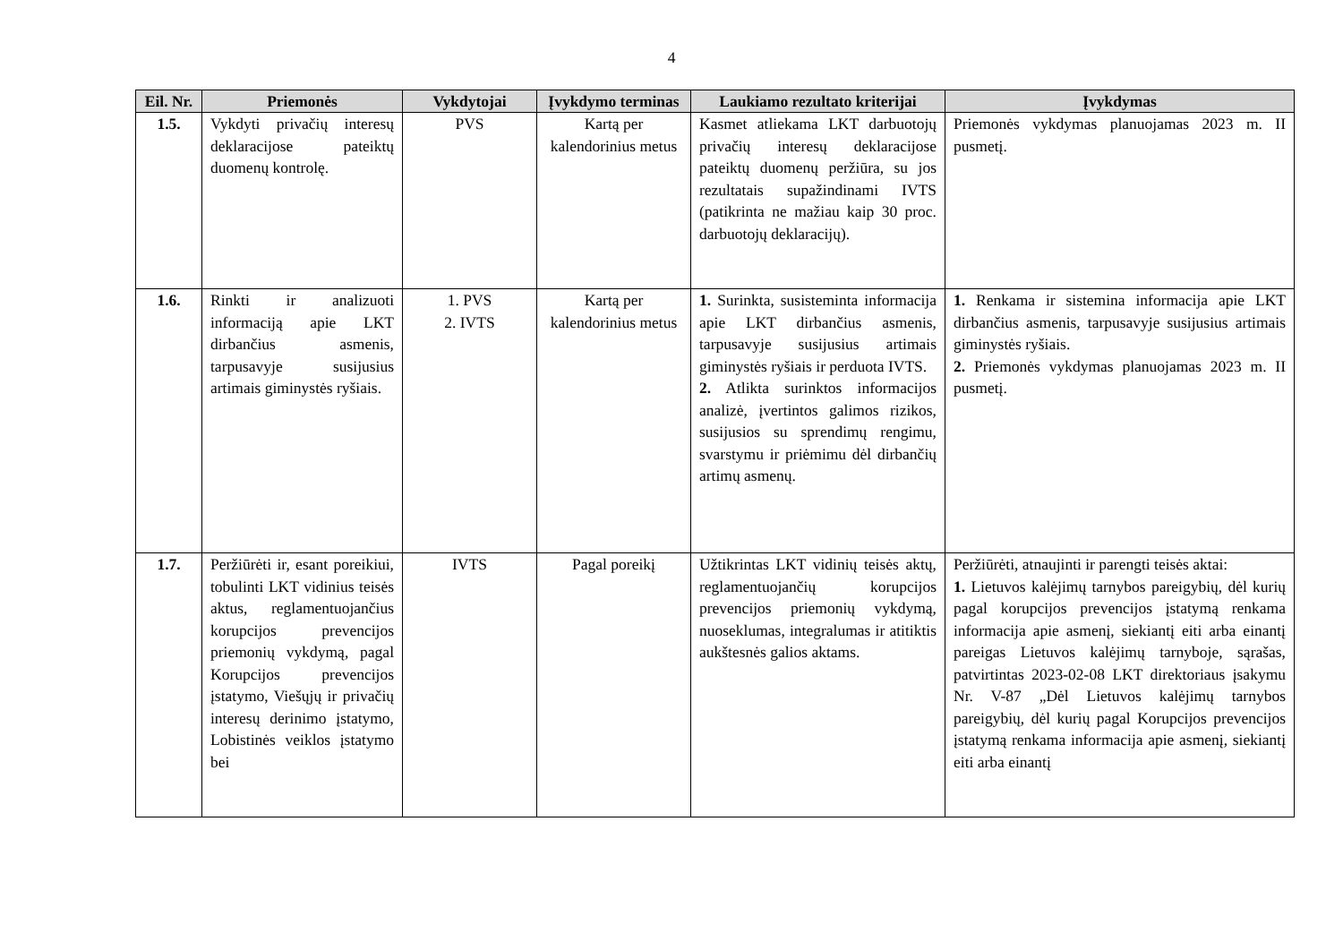4
| Eil. Nr. | Priemonės | Vykdytojai | Įvykdymo terminas | Laukiamo rezultato kriterijai | Įvykdymas |
| --- | --- | --- | --- | --- | --- |
| 1.5. | Vykdyti privačių interesų deklaracijose pateiktų duomenų kontrolę. | PVS | Kartą per kalendorinius metus | Kasmet atliekama LKT darbuotojų privačių interesų deklaracijose pateiktų duomenų peržiūra, su jos rezultatais supažindinami IVTS (patikrinta ne mažiau kaip 30 proc. darbuotojų deklaracijų). | Priemonės vykdymas planuojamas 2023 m. II pusmetį. |
| 1.6. | Rinkti ir analizuoti informaciją apie LKT dirbančius asmenis, tarpusavyje susijusius artimais giminystės ryšiais. | 1. PVS 2. IVTS | Kartą per kalendorinius metus | 1. Surinkta, susisteminta informacija apie LKT dirbančius asmenis, tarpusavyje susijusius artimais giminystės ryšiais ir perduota IVTS. 2. Atlikta surinktos informacijos analizė, įvertintos galimos rizikos, susijusios su sprendimų rengimu, svarstymu ir priėmimu dėl dirbančių artimų asmenų. | 1. Renkama ir sistemina informacija apie LKT dirbančius asmenis, tarpusavyje susijusius artimais giminystės ryšiais. 2. Priemonės vykdymas planuojamas 2023 m. II pusmetį. |
| 1.7. | Peržiūrėti ir, esant poreikiui, tobulinti LKT vidinius teisės aktus, reglamentuojančius korupcijos prevencijos priemonių vykdymą, pagal Korupcijos prevencijos įstatymo, Viešųjų ir privačių interesų derinimo įstatymo, Lobistinės veiklos įstatymo bei | IVTS | Pagal poreikį | Užtikrintas LKT vidinių teisės aktų, reglamentuojančių korupcijos prevencijos priemonių vykdymą, nuoseklumas, integralumas ir atitiktis aukštesnės galios aktams. | Peržiūrėti, atnaujinti ir parengti teisės aktai: 1. Lietuvos kalėjimų tarnybos pareigybių, dėl kurių pagal korupcijos prevencijos įstatymą renkama informacija apie asmenį, siekiantį eiti arba einantį pareigas Lietuvos kalėjimų tarnyboje, sąrašas, patvirtintas 2023-02-08 LKT direktoriaus įsakymu Nr. V-87 „Dėl Lietuvos kalėjimų tarnybos pareigybių, dėl kurių pagal Korupcijos prevencijos įstatymą renkama informacija apie asmenį, siekiantį eiti arba einantį |